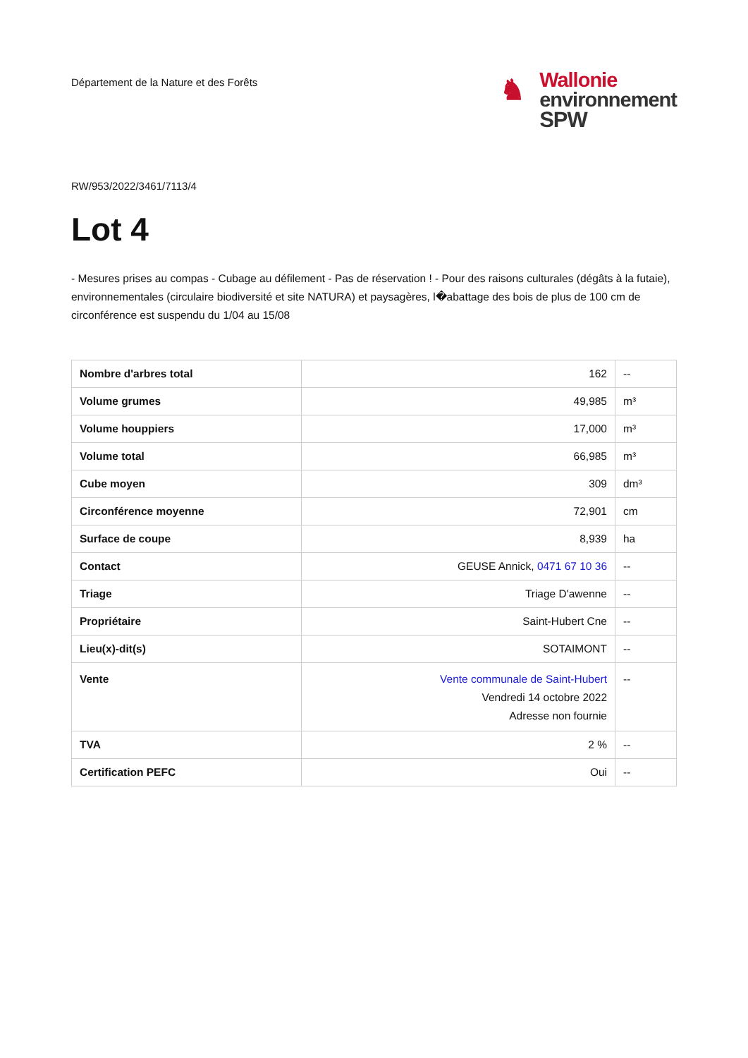Département de la Nature et des Forêts
♞
Wallonie
environnement
SPW
RW/953/2022/3461/7113/4
Lot 4
- Mesures prises au compas - Cubage au défilement - Pas de réservation ! - Pour des raisons culturales (dégâts à la futaie), environnementales (circulaire biodiversité et site NATURA) et paysagères, l�abattage des bois de plus de 100 cm de circonférence est suspendu du 1/04 au 15/08
| Nombre d'arbres total | 162 | -- |
| Volume grumes | 49,985 | m³ |
| Volume houppiers | 17,000 | m³ |
| Volume total | 66,985 | m³ |
| Cube moyen | 309 | dm³ |
| Circonférence moyenne | 72,901 | cm |
| Surface de coupe | 8,939 | ha |
| Contact | GEUSE Annick, 0471 67 10 36 | -- |
| Triage | Triage D'awenne | -- |
| Propriétaire | Saint-Hubert Cne | -- |
| Lieu(x)-dit(s) | SOTAIMONT | -- |
| Vente | Vente communale de Saint-Hubert Vendredi 14 octobre 2022 Adresse non fournie | -- |
| TVA | 2 % | -- |
| Certification PEFC | Oui | -- |